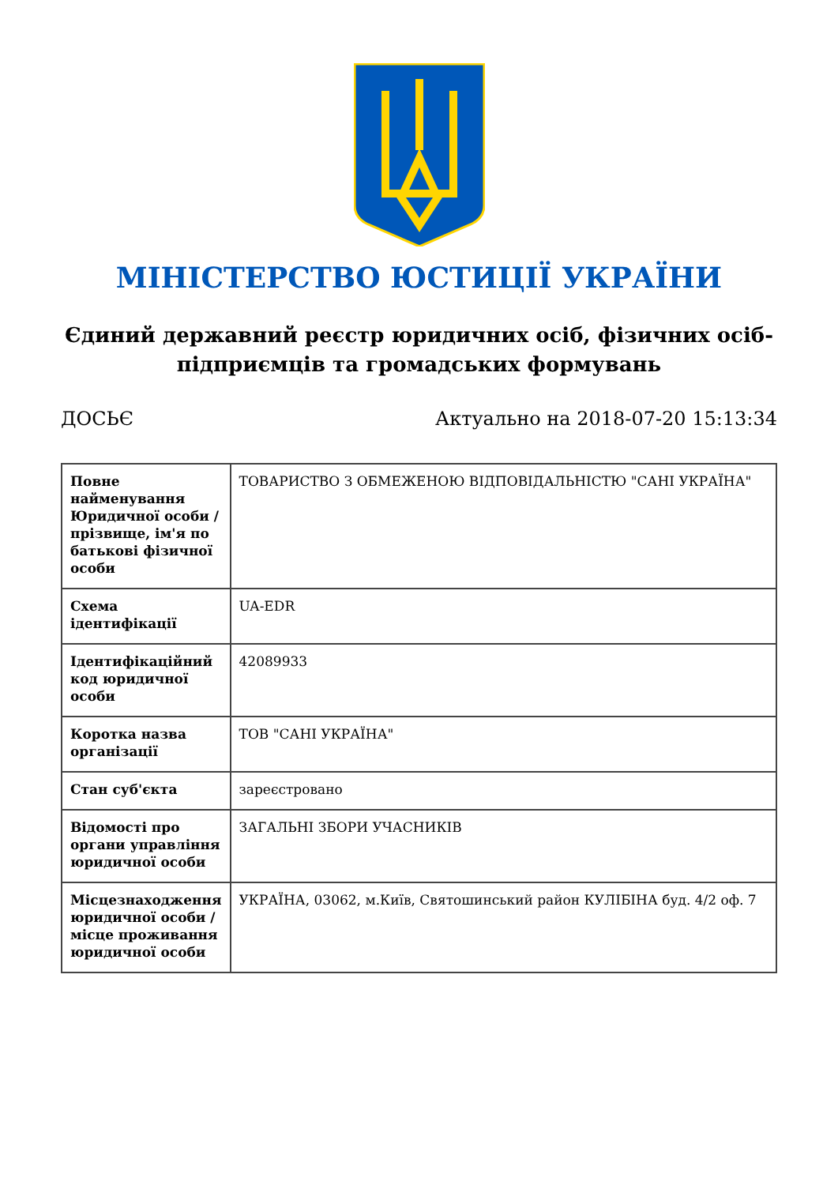МІНІСТЕРСТВО ЮСТИЦІЇ УКРАЇНИ
Єдиний державний реєстр юридичних осіб, фізичних осіб-підприємців та громадських формувань
ДОСЬЄ Актуально на 2018-07-20 15:13:34
| Повне найменування Юридичної особи / прізвище, ім'я по батькові фізичної особи | ТОВАРИСТВО З ОБМЕЖЕНОЮ ВІДПОВІДАЛЬНІСТЮ "САНІ УКРАЇНА" |
| Схема ідентифікації | UA-EDR |
| Ідентифікаційний код юридичної особи | 42089933 |
| Коротка назва організації | ТОВ "САНІ УКРАЇНА" |
| Стан суб'єкта | зареєстровано |
| Відомості про органи управління юридичної особи | ЗАГАЛЬНІ ЗБОРИ УЧАСНИКІВ |
| Місцезнаходження юридичної особи / місце проживання юридичної особи | УКРАЇНА, 03062, м.Київ, Святошинський район КУЛІБІНА буд. 4/2 оф. 7 |